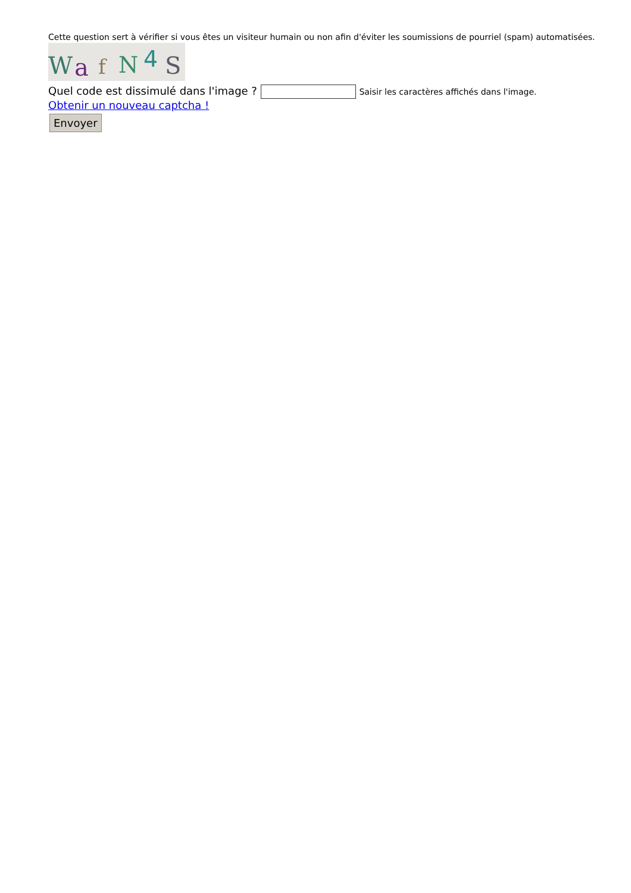Cette question sert à vérifier si vous êtes un visiteur humain ou non afin d'éviter les soumissions de pourriel (spam) automatisées.
W
a
f
N
4
S
Quel code est dissimulé dans l'image ? Saisir les caractères affichés dans l'image.
Obtenir un nouveau captcha !
Envoyer